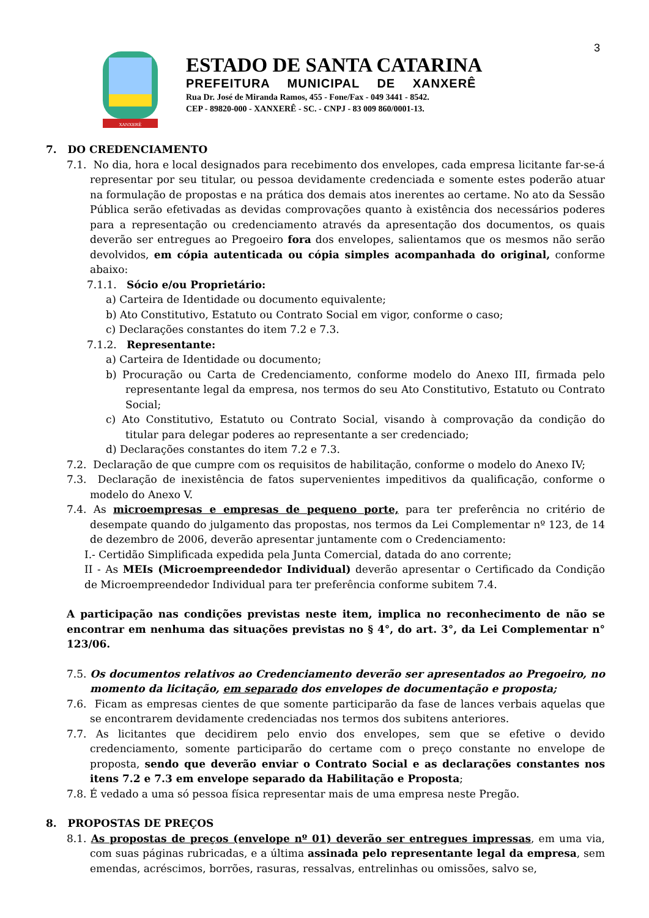3
XANXERÊ
ESTADO DE SANTA CATARINA
PREFEITURA MUNICIPAL DE XANXERÊ
Rua Dr. José de Miranda Ramos, 455 - Fone/Fax - 049 3441 - 8542.
CEP - 89820-000 - XANXERÊ - SC. - CNPJ - 83 009 860/0001-13.
7. DO CREDENCIAMENTO
7.1. No dia, hora e local designados para recebimento dos envelopes, cada empresa licitante far-se-á representar por seu titular, ou pessoa devidamente credenciada e somente estes poderão atuar na formulação de propostas e na prática dos demais atos inerentes ao certame. No ato da Sessão Pública serão efetivadas as devidas comprovações quanto à existência dos necessários poderes para a representação ou credenciamento através da apresentação dos documentos, os quais deverão ser entregues ao Pregoeiro fora dos envelopes, salientamos que os mesmos não serão devolvidos, em cópia autenticada ou cópia simples acompanhada do original, conforme abaixo:
7.1.1. Sócio e/ou Proprietário:
a) Carteira de Identidade ou documento equivalente;
b) Ato Constitutivo, Estatuto ou Contrato Social em vigor, conforme o caso;
c) Declarações constantes do item 7.2 e 7.3.
7.1.2. Representante:
a) Carteira de Identidade ou documento;
b) Procuração ou Carta de Credenciamento, conforme modelo do Anexo III, firmada pelo representante legal da empresa, nos termos do seu Ato Constitutivo, Estatuto ou Contrato Social;
c) Ato Constitutivo, Estatuto ou Contrato Social, visando à comprovação da condição do titular para delegar poderes ao representante a ser credenciado;
d) Declarações constantes do item 7.2 e 7.3.
7.2. Declaração de que cumpre com os requisitos de habilitação, conforme o modelo do Anexo IV;
7.3. Declaração de inexistência de fatos supervenientes impeditivos da qualificação, conforme o modelo do Anexo V.
7.4. As microempresas e empresas de pequeno porte, para ter preferência no critério de desempate quando do julgamento das propostas, nos termos da Lei Complementar nº 123, de 14 de dezembro de 2006, deverão apresentar juntamente com o Credenciamento:
I.- Certidão Simplificada expedida pela Junta Comercial, datada do ano corrente;
II - As MEIs (Microempreendedor Individual) deverão apresentar o Certificado da Condição de Microempreendedor Individual para ter preferência conforme subitem 7.4.
A participação nas condições previstas neste item, implica no reconhecimento de não se encontrar em nenhuma das situações previstas no § 4°, do art. 3°, da Lei Complementar n° 123/06.
7.5. Os documentos relativos ao Credenciamento deverão ser apresentados ao Pregoeiro, no momento da licitação, em separado dos envelopes de documentação e proposta;
7.6. Ficam as empresas cientes de que somente participarão da fase de lances verbais aquelas que se encontrarem devidamente credenciadas nos termos dos subitens anteriores.
7.7. As licitantes que decidirem pelo envio dos envelopes, sem que se efetive o devido credenciamento, somente participarão do certame com o preço constante no envelope de proposta, sendo que deverão enviar o Contrato Social e as declarações constantes nos itens 7.2 e 7.3 em envelope separado da Habilitação e Proposta;
7.8. É vedado a uma só pessoa física representar mais de uma empresa neste Pregão.
8. PROPOSTAS DE PREÇOS
8.1. As propostas de preços (envelope nº 01) deverão ser entregues impressas, em uma via, com suas páginas rubricadas, e a última assinada pelo representante legal da empresa, sem emendas, acréscimos, borrões, rasuras, ressalvas, entrelinhas ou omissões, salvo se,